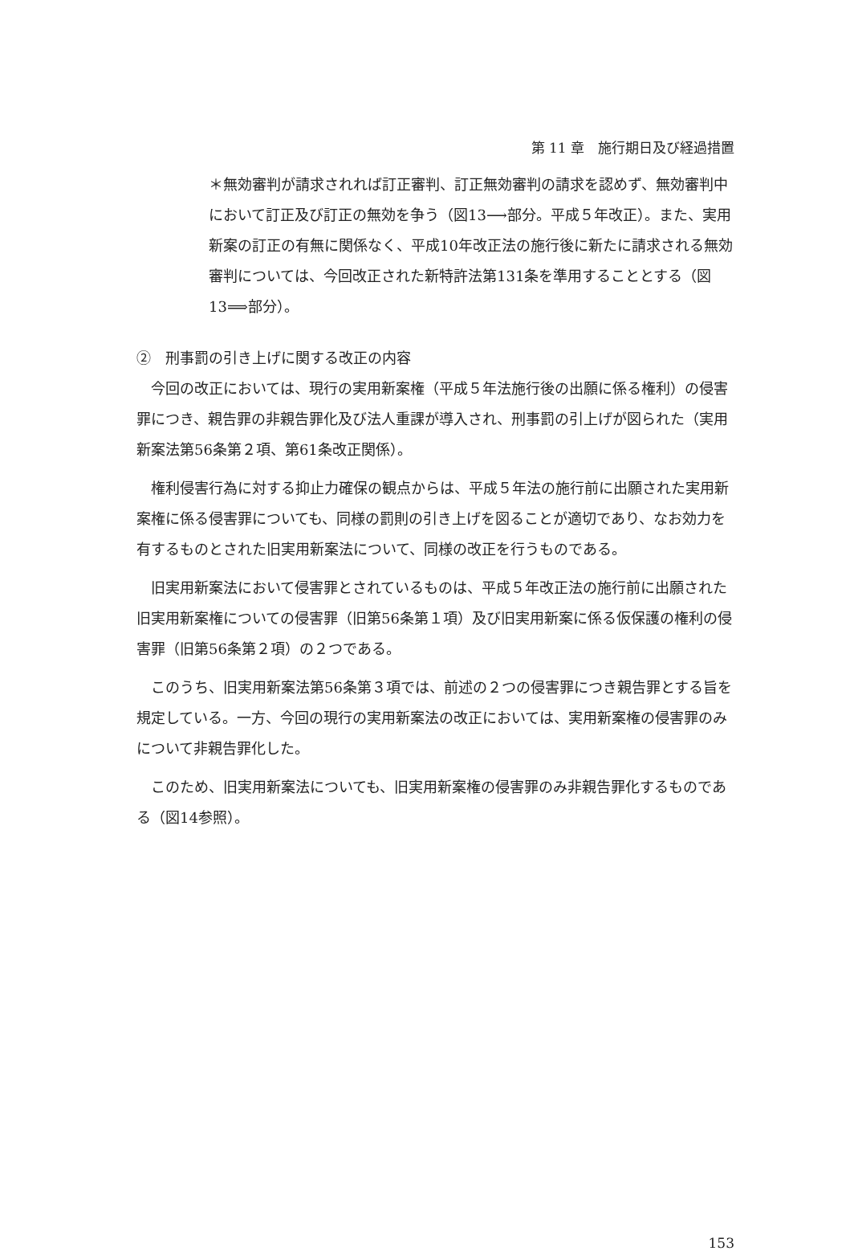第 11 章　施行期日及び経過措置
＊無効審判が請求されれば訂正審判、訂正無効審判の請求を認めず、無効審判中において訂正及び訂正の無効を争う（図13⟶部分。平成５年改正）。また、実用新案の訂正の有無に関係なく、平成10年改正法の施行後に新たに請求される無効審判については、今回改正された新特許法第131条を準用することとする（図13⟹部分）。
②　刑事罰の引き上げに関する改正の内容
今回の改正においては、現行の実用新案権（平成５年法施行後の出願に係る権利）の侵害罪につき、親告罪の非親告罪化及び法人重課が導入され、刑事罰の引上げが図られた（実用新案法第56条第２項、第61条改正関係）。
権利侵害行為に対する抑止力確保の観点からは、平成５年法の施行前に出願された実用新案権に係る侵害罪についても、同様の罰則の引き上げを図ることが適切であり、なお効力を有するものとされた旧実用新案法について、同様の改正を行うものである。
旧実用新案法において侵害罪とされているものは、平成５年改正法の施行前に出願された旧実用新案権についての侵害罪（旧第56条第１項）及び旧実用新案に係る仮保護の権利の侵害罪（旧第56条第２項）の２つである。
このうち、旧実用新案法第56条第３項では、前述の２つの侵害罪につき親告罪とする旨を規定している。一方、今回の現行の実用新案法の改正においては、実用新案権の侵害罪のみについて非親告罪化した。
このため、旧実用新案法についても、旧実用新案権の侵害罪のみ非親告罪化するものである（図14参照）。
153